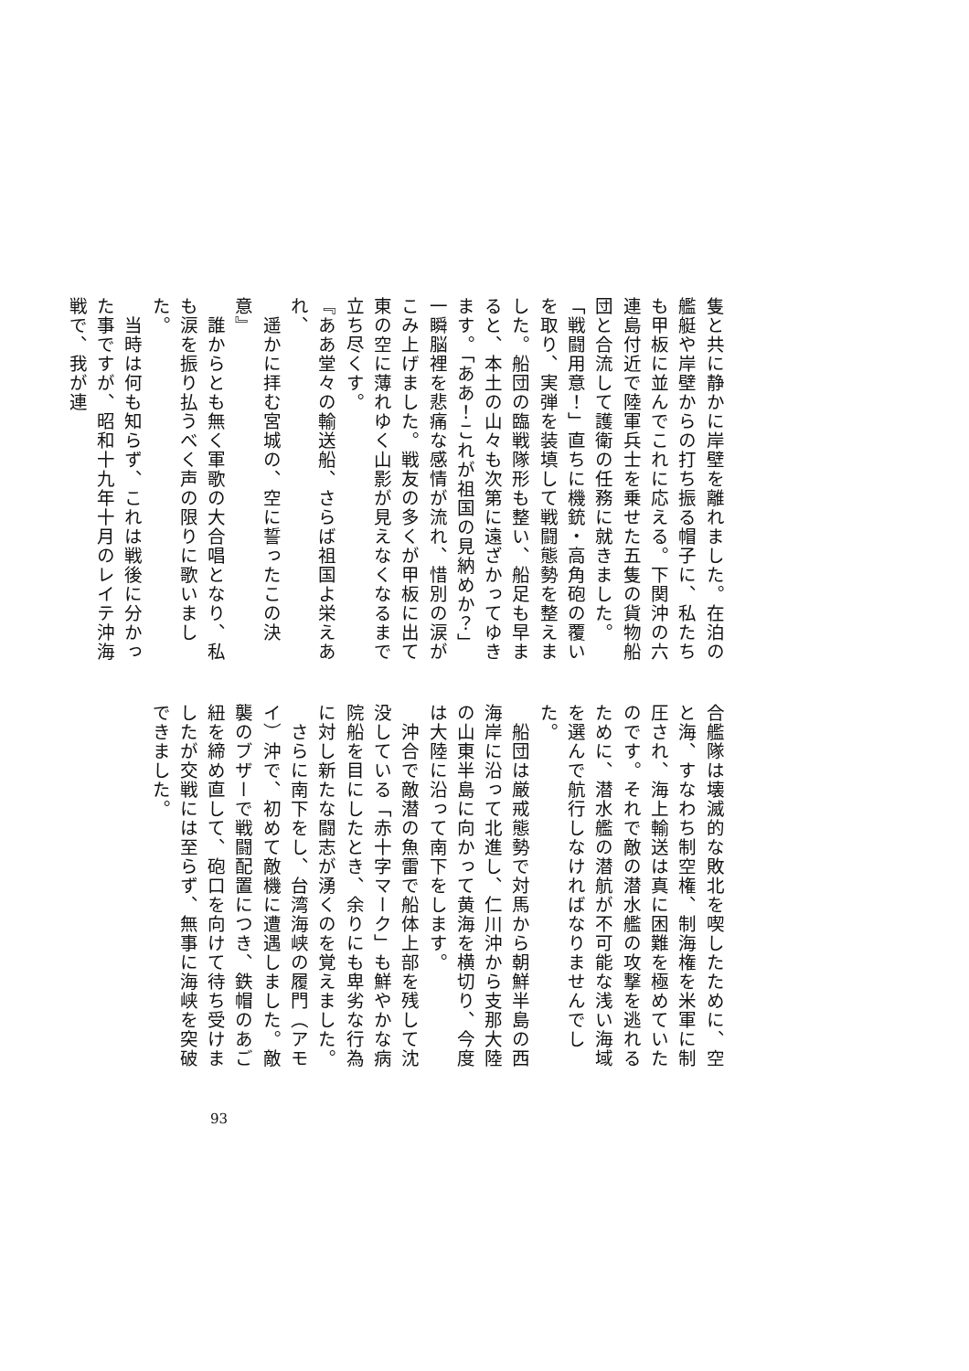隻と共に静かに岸壁を離れました。在泊の艦艇や岸壁からの打ち振る帽子に、私たちも甲板に並んでこれに応える。下関沖の六連島付近で陸軍兵士を乗せた五隻の貨物船団と合流して護衛の任務に就きました。
「戦闘用意！」直ちに機銃・高角砲の覆いを取り、実弾を装填して戦闘態勢を整えました。船団の臨戦隊形も整い、船足も早まると、本土の山々も次第に遠ざかってゆきます。「ああ！これが祖国の見納めか？」一瞬脳裡を悲痛な感情が流れ、惜別の涙がこみ上げました。戦友の多くが甲板に出て東の空に薄れゆく山影が見えなくなるまで立ち尽くす。
『ああ堂々の輸送船、さらば祖国よ栄えあれ、
　遥かに拝む宮城の、空に誓ったこの決意』
　誰からとも無く軍歌の大合唱となり、私も涙を振り払うべく声の限りに歌いました。
　当時は何も知らず、これは戦後に分かった事ですが、昭和十九年十月のレイテ沖海戦で、我が連
合艦隊は壊滅的な敗北を喫したために、空と海、すなわち制空権、制海権を米軍に制圧され、海上輸送は真に困難を極めていたのです。それで敵の潜水艦の攻撃を逃れるために、潜水艦の潜航が不可能な浅い海域を選んで航行しなければなりませんでした。
　船団は厳戒態勢で対馬から朝鮮半島の西海岸に沿って北進し、仁川沖から支那大陸の山東半島に向かって黄海を横切り、今度は大陸に沿って南下をします。
　沖合で敵潜の魚雷で船体上部を残して沈没している「赤十字マーク」も鮮やかな病院船を目にしたとき、余りにも卑劣な行為に対し新たな闘志が湧くのを覚えました。
　さらに南下をし、台湾海峡の履門（アモイ）沖で、初めて敵機に遭遇しました。敵襲のブザーで戦闘配置につき、鉄帽のあご紐を締め直して、砲口を向けて待ち受けましたが交戦には至らず、無事に海峡を突破できました。
93